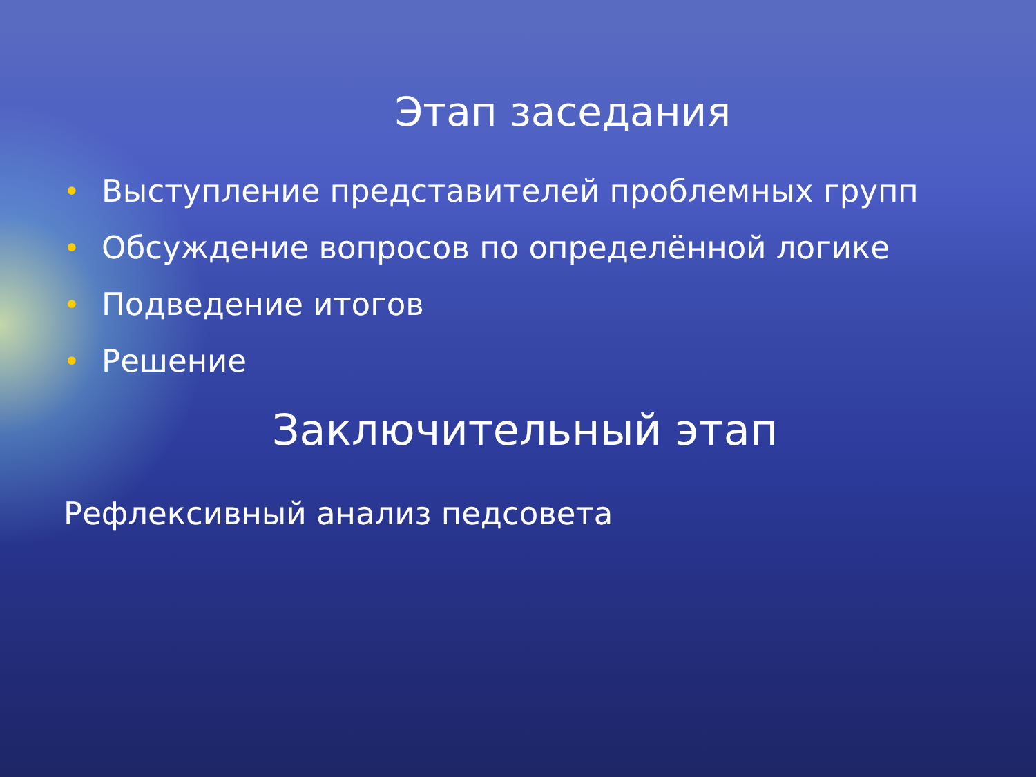Этап заседания
• Выступление представителей проблемных групп
• Обсуждение вопросов по определённой логике
• Подведение итогов
• Решение
Заключительный этап
Рефлексивный анализ педсовета